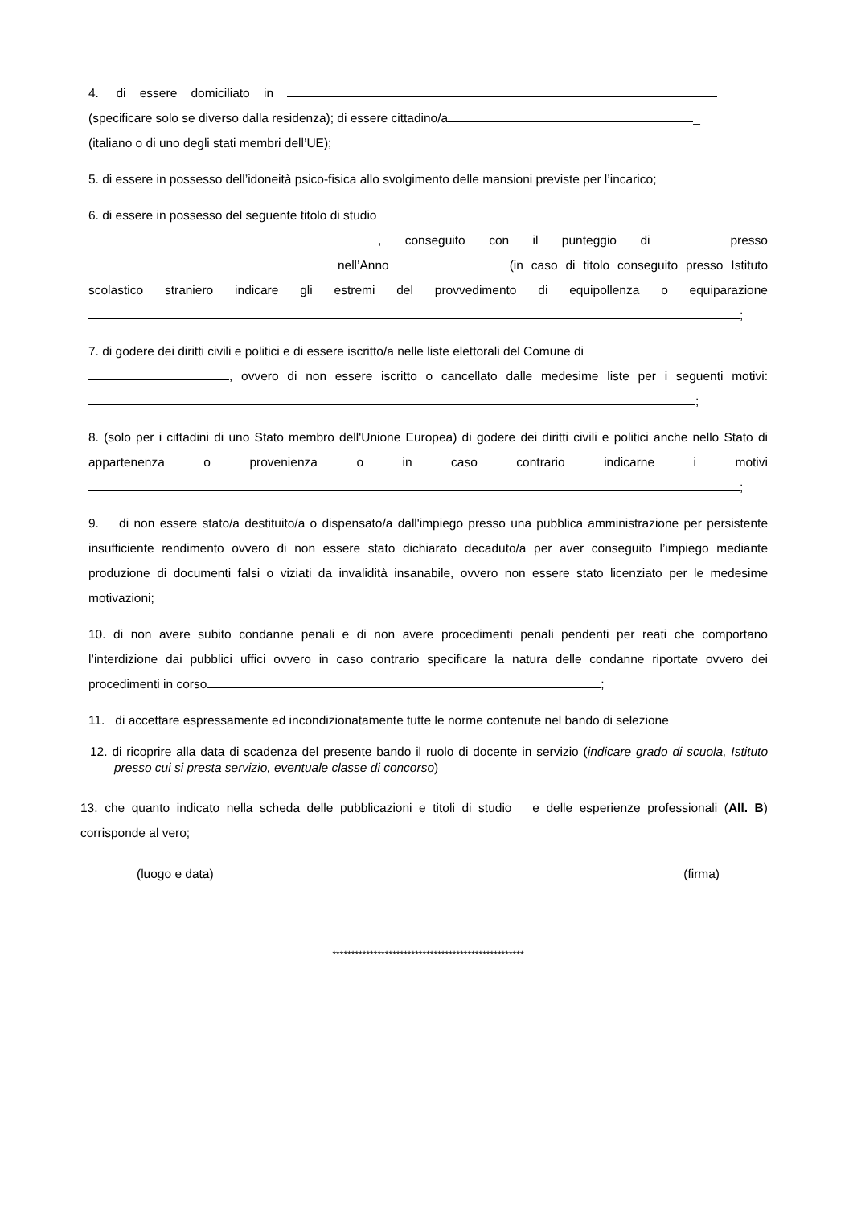4. di essere domiciliato in
(specificare solo se diverso dalla residenza); di essere cittadino/a _
(italiano o di uno degli stati membri dell’UE);
5. di essere in possesso dell’idoneità psico-fisica allo svolgimento delle mansioni previste per l’incarico;
6. di essere in possesso del seguente titolo di studio
, conseguito con il punteggio di presso nell’Anno (in caso di titolo conseguito presso Istituto scolastico straniero indicare gli estremi del provvedimento di equipollenza o equiparazione ;
7. di godere dei diritti civili e politici e di essere iscritto/a nelle liste elettorali del Comune di
, ovvero di non essere iscritto o cancellato dalle medesime liste per i seguenti motivi: ;
8. (solo per i cittadini di uno Stato membro dell'Unione Europea) di godere dei diritti civili e politici anche nello Stato di appartenenza o provenienza o in caso contrario indicarne i motivi ;
9. di non essere stato/a destituito/a o dispensato/a dall'impiego presso una pubblica amministrazione per persistente insufficiente rendimento ovvero di non essere stato dichiarato decaduto/a per aver conseguito l’impiego mediante produzione di documenti falsi o viziati da invalidità insanabile, ovvero non essere stato licenziato per le medesime motivazioni;
10. di non avere subito condanne penali e di non avere procedimenti penali pendenti per reati che comportano l’interdizione dai pubblici uffici ovvero in caso contrario specificare la natura delle condanne riportate ovvero dei procedimenti in corso ;
11. di accettare espressamente ed incondizionatamente tutte le norme contenute nel bando di selezione
12. di ricoprire alla data di scadenza del presente bando il ruolo di docente in servizio (indicare grado di scuola, Istituto presso cui si presta servizio, eventuale classe di concorso)
13. che quanto indicato nella scheda delle pubblicazioni e titoli di studio e delle esperienze professionali (All. B) corrisponde al vero;
(luogo e data) (firma)
***************************************************